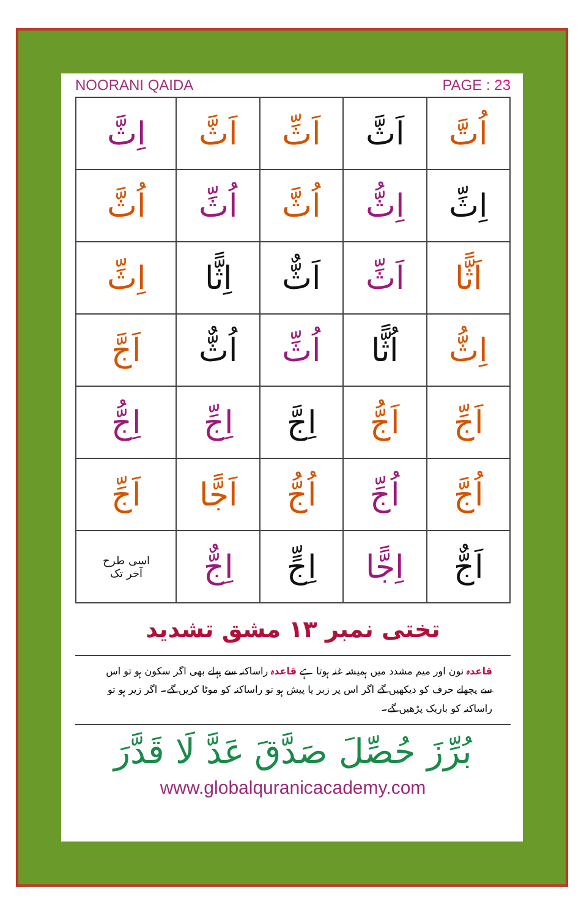NOORANI QAIDA PAGE : 23
| اُتَّ | اَثَّ | اَثِّ | اَثَّ | اِثَّ |
| اِثِّ | اِثُّ | اُثَّ | اُثِّ | اُثَّ |
| اَثًّا | اَثِّ | اَثٌّ | اِثًّا | اِثِّ |
| اِثُّ | اُثًّا | اُثِّ | اُثٌّ | اَجَّ |
| اَجِّ | اَجُّ | اِجَّ | اِجِّ | اِجُّ |
| اُجَّ | اُجِّ | اُجُّ | اَجًّا | اَجِّ |
| اَجٌّ | اِجًّا | اِجٍّ | اِجٌّ | اسی طرح آخر تک |
تختی نمبر ۱۳ مشق تشدید
قاعدہ نون اور میم مشدد میں ہمیشہ غنہ ہوتا ہے قاعدہ راساکنہ سے پہلے بھی اگر سکون ہو تو اس سے پچھلے حرف کو دیکھیں گے اگر اس پر زبر یا پیش ہو تو راساکنہ کو موٹا کریں گے۔ اگر زیر ہو تو راساکنہ کو باریک پڑھیں گے۔
بُرِّزَ حُصِّلَ صَدَّقَ عَدَّ لَا قَدَّرَ
www.globalquranicacademy.com